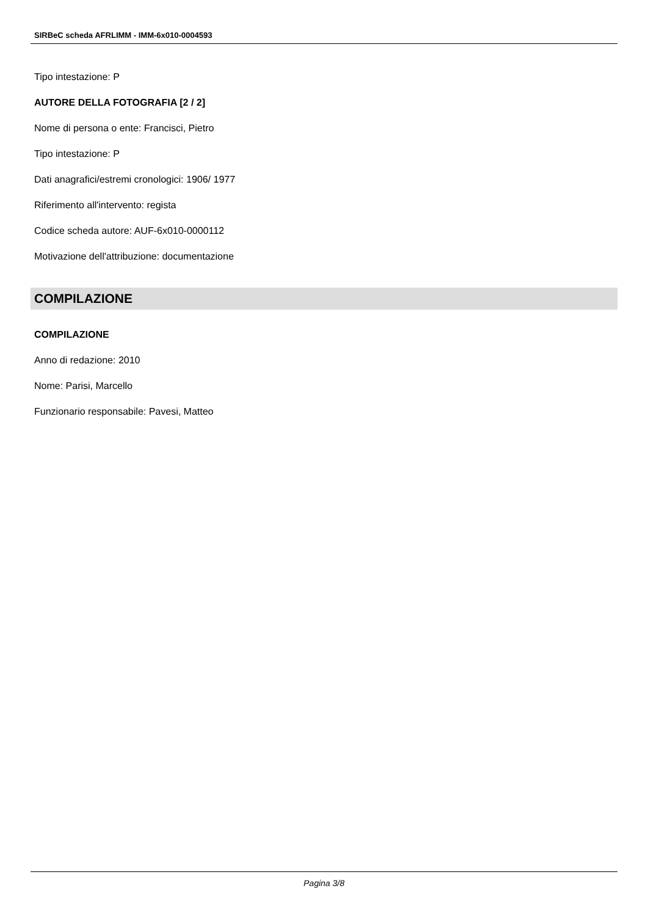SIRBeC scheda AFRLIMM - IMM-6x010-0004593
Tipo intestazione: P
AUTORE DELLA FOTOGRAFIA [2 / 2]
Nome di persona o ente: Francisci, Pietro
Tipo intestazione: P
Dati anagrafici/estremi cronologici: 1906/ 1977
Riferimento all'intervento: regista
Codice scheda autore: AUF-6x010-0000112
Motivazione dell'attribuzione: documentazione
COMPILAZIONE
COMPILAZIONE
Anno di redazione: 2010
Nome: Parisi, Marcello
Funzionario responsabile: Pavesi, Matteo
Pagina 3/8